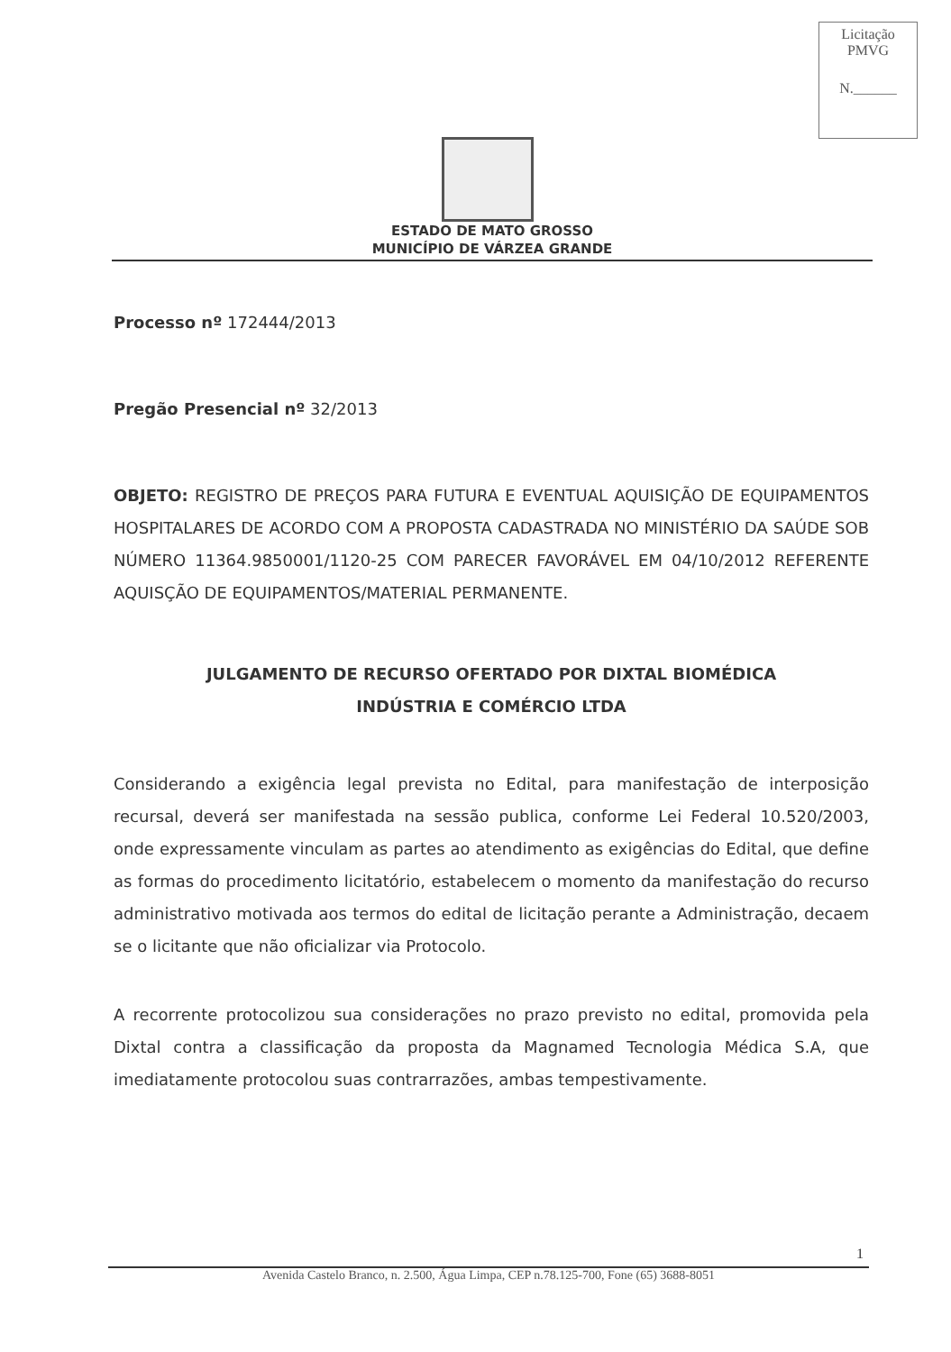Licitação
PMVG
N.______
ESTADO DE MATO GROSSO
MUNICÍPIO DE VÁRZEA GRANDE
Processo nº 172444/2013
Pregão Presencial nº 32/2013
OBJETO: REGISTRO DE PREÇOS PARA FUTURA E EVENTUAL AQUISIÇÃO DE EQUIPAMENTOS HOSPITALARES DE ACORDO COM A PROPOSTA CADASTRADA NO MINISTÉRIO DA SAÚDE SOB NÚMERO 11364.9850001/1120-25 COM PARECER FAVORÁVEL EM 04/10/2012 REFERENTE AQUISÇÃO DE EQUIPAMENTOS/MATERIAL PERMANENTE.
JULGAMENTO DE RECURSO OFERTADO POR DIXTAL BIOMÉDICA
INDÚSTRIA E COMÉRCIO LTDA
Considerando a exigência legal prevista no Edital, para manifestação de interposição recursal, deverá ser manifestada na sessão publica, conforme Lei Federal 10.520/2003, onde expressamente vinculam as partes ao atendimento as exigências do Edital, que define as formas do procedimento licitatório, estabelecem o momento da manifestação do recurso administrativo motivada aos termos do edital de licitação perante a Administração, decaem se o licitante que não oficializar via Protocolo.
A recorrente protocolizou sua considerações no prazo previsto no edital, promovida pela Dixtal contra a classificação da proposta da Magnamed Tecnologia Médica S.A, que imediatamente protocolou suas contrarrazões, ambas tempestivamente.
1
Avenida Castelo Branco, n. 2.500, Água Limpa, CEP n.78.125-700, Fone (65) 3688-8051